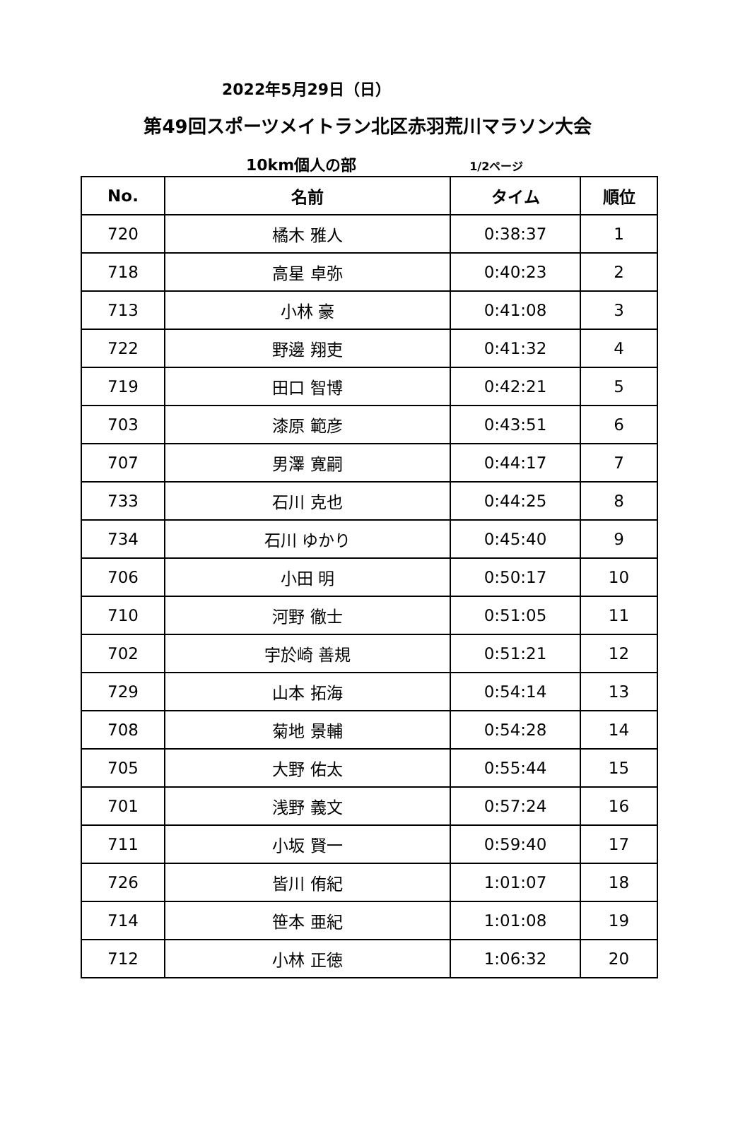2022年5月29日（日）
第49回スポーツメイトラン北区赤羽荒川マラソン大会
10km個人の部 1/2ページ
| No. | 名前 | タイム | 順位 |
| --- | --- | --- | --- |
| 720 | 橘木 雅人 | 0:38:37 | 1 |
| 718 | 高星 卓弥 | 0:40:23 | 2 |
| 713 | 小林 豪 | 0:41:08 | 3 |
| 722 | 野邊 翔吏 | 0:41:32 | 4 |
| 719 | 田口 智博 | 0:42:21 | 5 |
| 703 | 漆原 範彦 | 0:43:51 | 6 |
| 707 | 男澤 寛嗣 | 0:44:17 | 7 |
| 733 | 石川 克也 | 0:44:25 | 8 |
| 734 | 石川 ゆかり | 0:45:40 | 9 |
| 706 | 小田 明 | 0:50:17 | 10 |
| 710 | 河野 徹士 | 0:51:05 | 11 |
| 702 | 宇於崎 善規 | 0:51:21 | 12 |
| 729 | 山本 拓海 | 0:54:14 | 13 |
| 708 | 菊地 景輔 | 0:54:28 | 14 |
| 705 | 大野 佑太 | 0:55:44 | 15 |
| 701 | 浅野 義文 | 0:57:24 | 16 |
| 711 | 小坂 賢一 | 0:59:40 | 17 |
| 726 | 皆川 侑紀 | 1:01:07 | 18 |
| 714 | 笹本 亜紀 | 1:01:08 | 19 |
| 712 | 小林 正徳 | 1:06:32 | 20 |